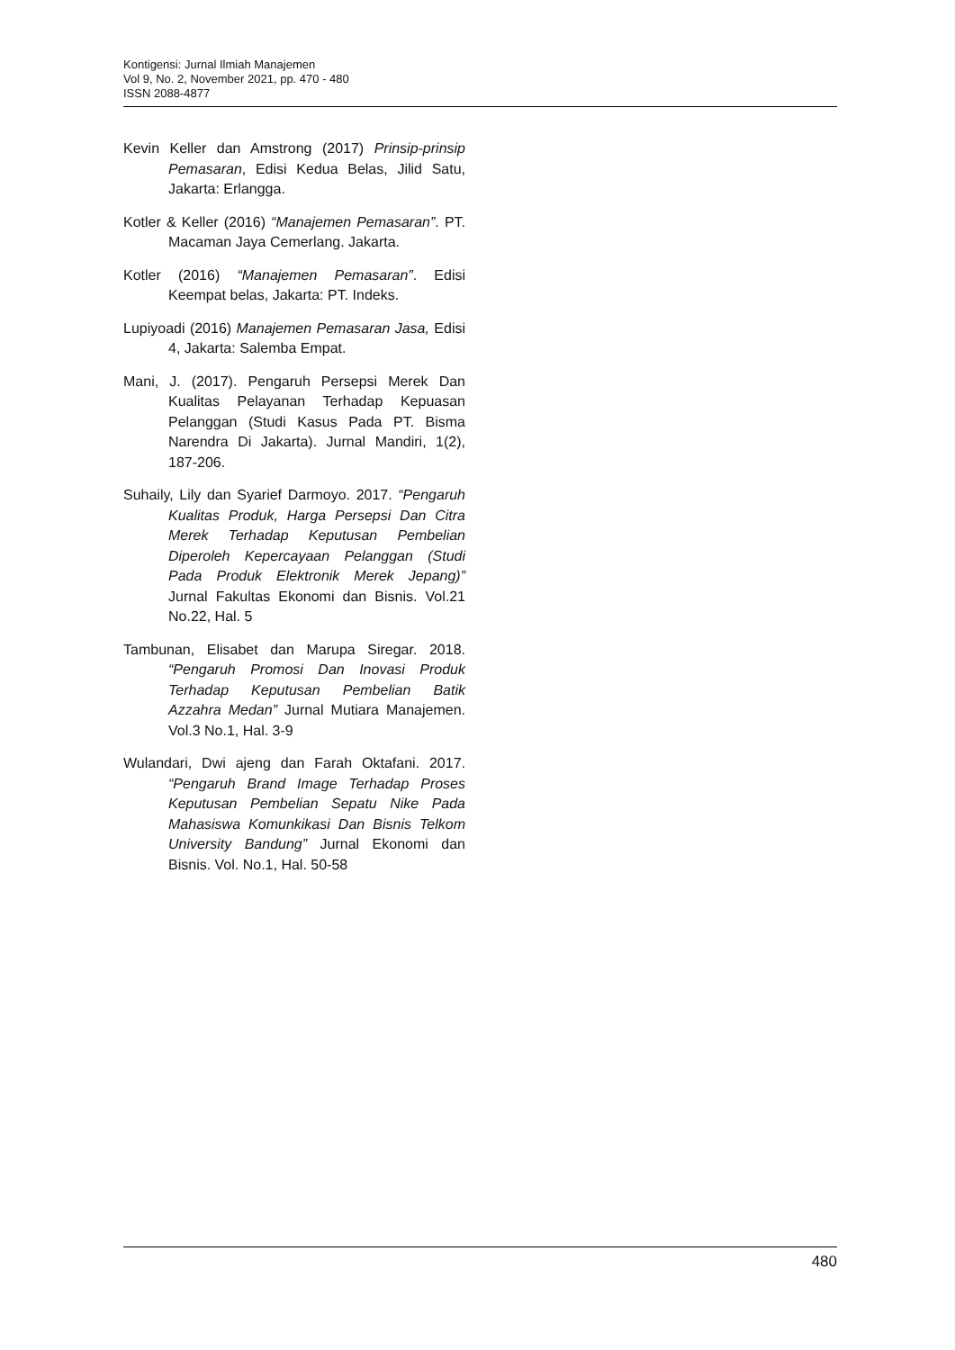Kontigensi: Jurnal Ilmiah Manajemen
Vol 9, No. 2, November 2021, pp. 470 - 480
ISSN 2088-4877
Kevin Keller dan Amstrong (2017) Prinsip-prinsip Pemasaran, Edisi Kedua Belas, Jilid Satu, Jakarta: Erlangga.
Kotler & Keller (2016) “Manajemen Pemasaran”. PT. Macaman Jaya Cemerlang. Jakarta.
Kotler (2016) “Manajemen Pemasaran”. Edisi Keempat belas, Jakarta: PT. Indeks.
Lupiyoadi (2016) Manajemen Pemasaran Jasa, Edisi 4, Jakarta: Salemba Empat.
Mani, J. (2017). Pengaruh Persepsi Merek Dan Kualitas Pelayanan Terhadap Kepuasan Pelanggan (Studi Kasus Pada PT. Bisma Narendra Di Jakarta). Jurnal Mandiri, 1(2), 187-206.
Suhaily, Lily dan Syarief Darmoyo. 2017. “Pengaruh Kualitas Produk, Harga Persepsi Dan Citra Merek Terhadap Keputusan Pembelian Diperoleh Kepercayaan Pelanggan (Studi Pada Produk Elektronik Merek Jepang)” Jurnal Fakultas Ekonomi dan Bisnis. Vol.21 No.22, Hal. 5
Tambunan, Elisabet dan Marupa Siregar. 2018. “Pengaruh Promosi Dan Inovasi Produk Terhadap Keputusan Pembelian Batik Azzahra Medan” Jurnal Mutiara Manajemen. Vol.3 No.1, Hal. 3-9
Wulandari, Dwi ajeng dan Farah Oktafani. 2017. “Pengaruh Brand Image Terhadap Proses Keputusan Pembelian Sepatu Nike Pada Mahasiswa Komunkikasi Dan Bisnis Telkom University Bandung” Jurnal Ekonomi dan Bisnis. Vol. No.1, Hal. 50-58
480